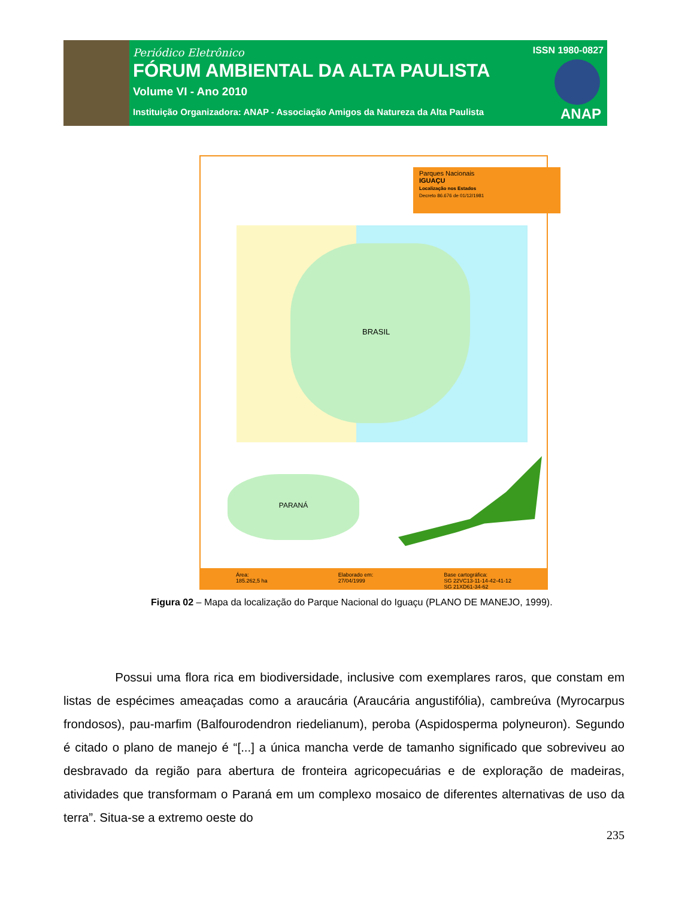Periódico Eletrônico
FÓRUM AMBIENTAL DA ALTA PAULISTA
Volume VI - Ano 2010
Instituição Organizadora: ANAP - Associação Amigos da Natureza da Alta Paulista
ISSN 1980-0827
ANAP
Parques Nacionais
IGUAÇU
Localização nos Estados
Decreto 86.676 de 01/12/1981
BRASIL
PARANÁ
Área:
185.262,5 ha Elaborado em:
27/04/1999 Base cartográfica:
SG 22VC13-11-14-42-41-12
SG 21XD61-34-62
Figura 02 – Mapa da localização do Parque Nacional do Iguaçu (PLANO DE MANEJO, 1999).
Possui uma flora rica em biodiversidade, inclusive com exemplares raros, que constam em listas de espécimes ameaçadas como a araucária (Araucária angustifólia), cambreúva (Myrocarpus frondosos), pau-marfim (Balfourodendron riedelianum), peroba (Aspidosperma polyneuron). Segundo é citado o plano de manejo é “[...] a única mancha verde de tamanho significado que sobreviveu ao desbravado da região para abertura de fronteira agricopecuárias e de exploração de madeiras, atividades que transformam o Paraná em um complexo mosaico de diferentes alternativas de uso da terra”. Situa-se a extremo oeste do
235